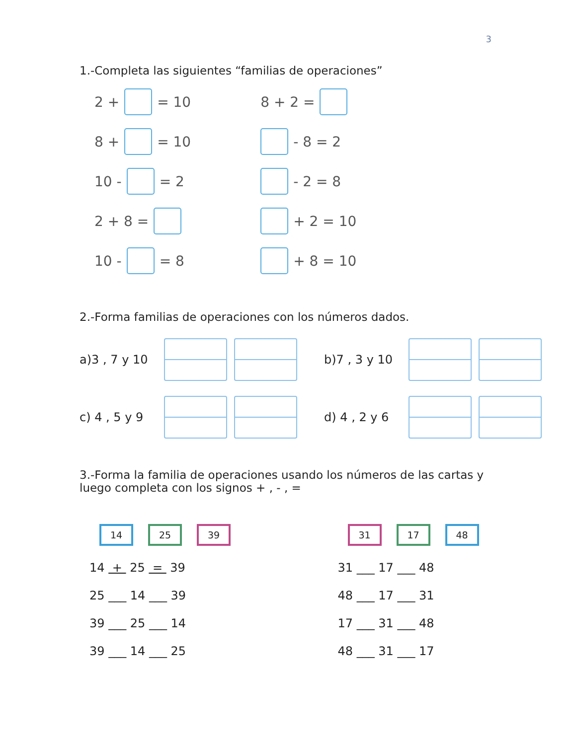3
1.-Completa las siguientes “familias de operaciones”
2 + = 10
8 + = 10
10 - = 2
2 + 8 =
10 - = 8
8 + 2 =
- 8 = 2
- 2 = 8
+ 2 = 10
+ 8 = 10
2.-Forma familias de operaciones con los números dados.
a)3 , 7 y 10
b)7 , 3 y 10
c) 4 , 5 y 9
d) 4 , 2 y 6
3.-Forma la familia de operaciones usando los números de las cartas y
luego completa con los signos + , - , =
14 25 39
14 + 25 = 39
25 ___ 14 ___ 39
39 ___ 25 ___ 14
39 ___ 14 ___ 25
31 17 48
31 ___ 17 ___ 48
48 ___ 17 ___ 31
17 ___ 31 ___ 48
48 ___ 31 ___ 17